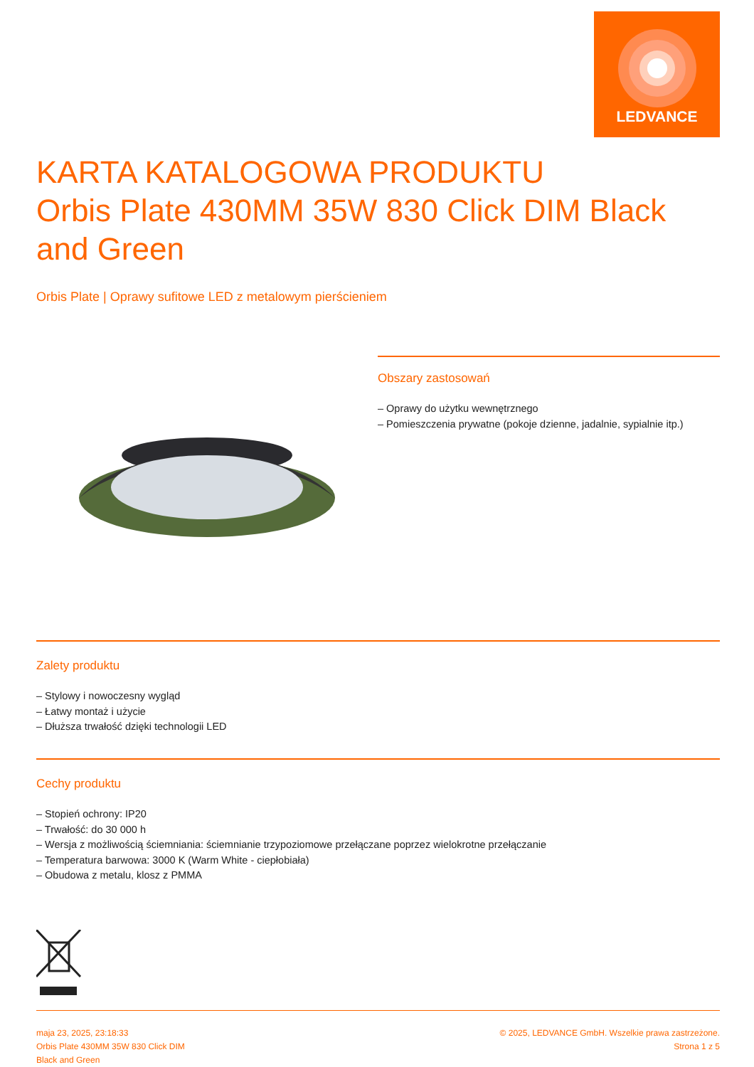LEDVANCE
KARTA KATALOGOWA PRODUKTU
Orbis Plate 430MM 35W 830 Click DIM Black and Green
Orbis Plate | Oprawy sufitowe LED z metalowym pierścieniem
Obszary zastosowań
– Oprawy do użytku wewnętrznego
– Pomieszczenia prywatne (pokoje dzienne, jadalnie, sypialnie itp.)
Zalety produktu
– Stylowy i nowoczesny wygląd
– Łatwy montaż i użycie
– Dłuższa trwałość dzięki technologii LED
Cechy produktu
– Stopień ochrony: IP20
– Trwałość: do 30 000 h
– Wersja z możliwością ściemniania: ściemnianie trzypoziomowe przełączane poprzez wielokrotne przełączanie
– Temperatura barwowa: 3000 K (Warm White - ciepłobiała)
– Obudowa z metalu, klosz z PMMA
maja 23, 2025, 23:18:33
Orbis Plate 430MM 35W 830 Click DIM
Black and Green
© 2025, LEDVANCE GmbH. Wszelkie prawa zastrzeżone.
Strona 1 z 5